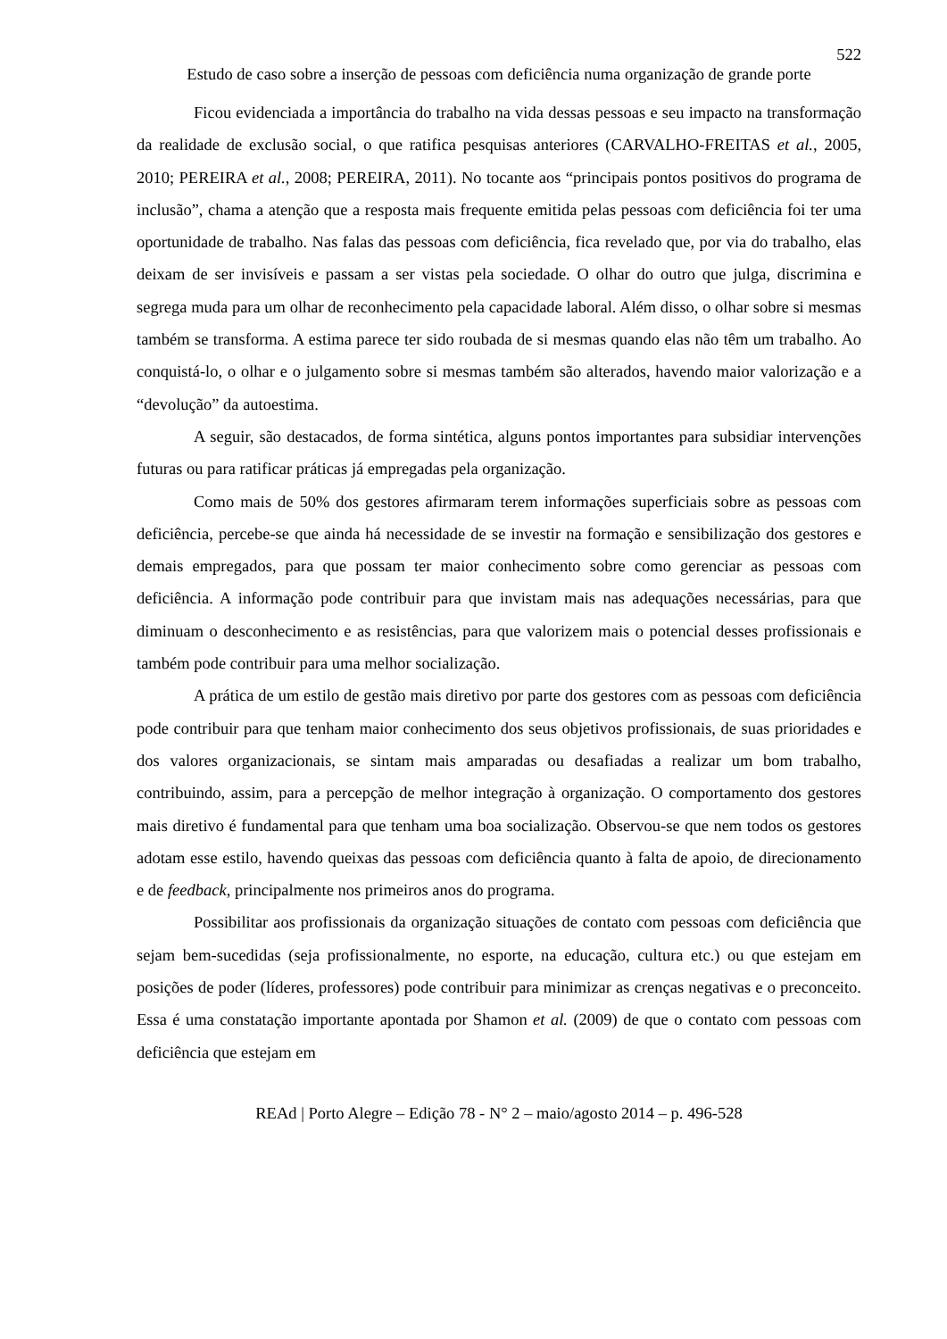522
Estudo de caso sobre a inserção de pessoas com deficiência numa organização de grande porte
Ficou evidenciada a importância do trabalho na vida dessas pessoas e seu impacto na transformação da realidade de exclusão social, o que ratifica pesquisas anteriores (CARVALHO-FREITAS et al., 2005, 2010; PEREIRA et al., 2008; PEREIRA, 2011). No tocante aos “principais pontos positivos do programa de inclusão”, chama a atenção que a resposta mais frequente emitida pelas pessoas com deficiência foi ter uma oportunidade de trabalho. Nas falas das pessoas com deficiência, fica revelado que, por via do trabalho, elas deixam de ser invisíveis e passam a ser vistas pela sociedade. O olhar do outro que julga, discrimina e segrega muda para um olhar de reconhecimento pela capacidade laboral. Além disso, o olhar sobre si mesmas também se transforma. A estima parece ter sido roubada de si mesmas quando elas não têm um trabalho. Ao conquistá-lo, o olhar e o julgamento sobre si mesmas também são alterados, havendo maior valorização e a “devolução” da autoestima.
A seguir, são destacados, de forma sintética, alguns pontos importantes para subsidiar intervenções futuras ou para ratificar práticas já empregadas pela organização.
Como mais de 50% dos gestores afirmaram terem informações superficiais sobre as pessoas com deficiência, percebe-se que ainda há necessidade de se investir na formação e sensibilização dos gestores e demais empregados, para que possam ter maior conhecimento sobre como gerenciar as pessoas com deficiência. A informação pode contribuir para que invistam mais nas adequações necessárias, para que diminuam o desconhecimento e as resistências, para que valorizem mais o potencial desses profissionais e também pode contribuir para uma melhor socialização.
A prática de um estilo de gestão mais diretivo por parte dos gestores com as pessoas com deficiência pode contribuir para que tenham maior conhecimento dos seus objetivos profissionais, de suas prioridades e dos valores organizacionais, se sintam mais amparadas ou desafiadas a realizar um bom trabalho, contribuindo, assim, para a percepção de melhor integração à organização. O comportamento dos gestores mais diretivo é fundamental para que tenham uma boa socialização. Observou-se que nem todos os gestores adotam esse estilo, havendo queixas das pessoas com deficiência quanto à falta de apoio, de direcionamento e de feedback, principalmente nos primeiros anos do programa.
Possibilitar aos profissionais da organização situações de contato com pessoas com deficiência que sejam bem-sucedidas (seja profissionalmente, no esporte, na educação, cultura etc.) ou que estejam em posições de poder (líderes, professores) pode contribuir para minimizar as crenças negativas e o preconceito. Essa é uma constatação importante apontada por Shamon et al. (2009) de que o contato com pessoas com deficiência que estejam em
REAd | Porto Alegre – Edição 78 - N° 2 – maio/agosto 2014 – p. 496-528